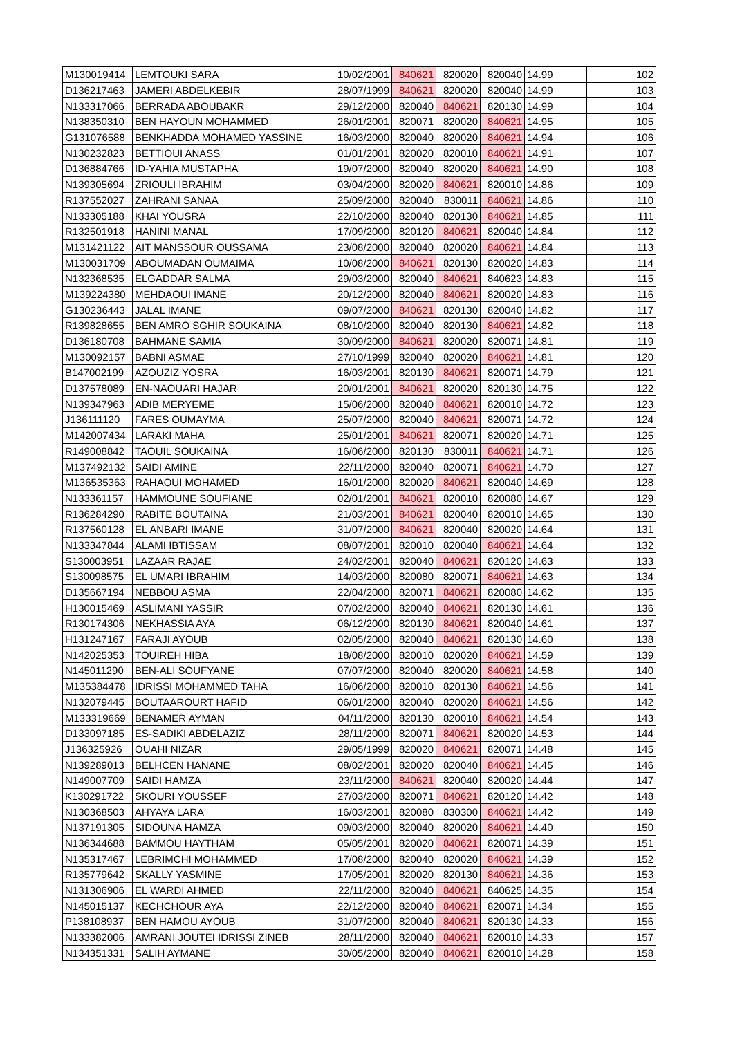| M130019414 | LEMTOUKI SARA | 10/02/2001 | 840621 | 820020 | 820040 | 14.99 | 102 |
| D136217463 | JAMERI ABDELKEBIR | 28/07/1999 | 840621 | 820020 | 820040 | 14.99 | 103 |
| N133317066 | BERRADA ABOUBAKR | 29/12/2000 | 820040 | 840621 | 820130 | 14.99 | 104 |
| N138350310 | BEN HAYOUN MOHAMMED | 26/01/2001 | 820071 | 820020 | 840621 | 14.95 | 105 |
| G131076588 | BENKHADDA MOHAMED YASSINE | 16/03/2000 | 820040 | 820020 | 840621 | 14.94 | 106 |
| N130232823 | BETTIOUI ANASS | 01/01/2001 | 820020 | 820010 | 840621 | 14.91 | 107 |
| D136884766 | ID-YAHIA MUSTAPHA | 19/07/2000 | 820040 | 820020 | 840621 | 14.90 | 108 |
| N139305694 | ZRIOULI IBRAHIM | 03/04/2000 | 820020 | 840621 | 820010 | 14.86 | 109 |
| R137552027 | ZAHRANI SANAA | 25/09/2000 | 820040 | 830011 | 840621 | 14.86 | 110 |
| N133305188 | KHAI YOUSRA | 22/10/2000 | 820040 | 820130 | 840621 | 14.85 | 111 |
| R132501918 | HANINI MANAL | 17/09/2000 | 820120 | 840621 | 820040 | 14.84 | 112 |
| M131421122 | AIT MANSSOUR OUSSAMA | 23/08/2000 | 820040 | 820020 | 840621 | 14.84 | 113 |
| M130031709 | ABOUMADAN OUMAIMA | 10/08/2000 | 840621 | 820130 | 820020 | 14.83 | 114 |
| N132368535 | ELGADDAR SALMA | 29/03/2000 | 820040 | 840621 | 840623 | 14.83 | 115 |
| M139224380 | MEHDAOUI IMANE | 20/12/2000 | 820040 | 840621 | 820020 | 14.83 | 116 |
| G130236443 | JALAL IMANE | 09/07/2000 | 840621 | 820130 | 820040 | 14.82 | 117 |
| R139828655 | BEN AMRO SGHIR SOUKAINA | 08/10/2000 | 820040 | 820130 | 840621 | 14.82 | 118 |
| D136180708 | BAHMANE SAMIA | 30/09/2000 | 840621 | 820020 | 820071 | 14.81 | 119 |
| M130092157 | BABNI ASMAE | 27/10/1999 | 820040 | 820020 | 840621 | 14.81 | 120 |
| B147002199 | AZOUZIZ YOSRA | 16/03/2001 | 820130 | 840621 | 820071 | 14.79 | 121 |
| D137578089 | EN-NAOUARI HAJAR | 20/01/2001 | 840621 | 820020 | 820130 | 14.75 | 122 |
| N139347963 | ADIB MERYEME | 15/06/2000 | 820040 | 840621 | 820010 | 14.72 | 123 |
| J136111120 | FARES OUMAYMA | 25/07/2000 | 820040 | 840621 | 820071 | 14.72 | 124 |
| M142007434 | LARAKI MAHA | 25/01/2001 | 840621 | 820071 | 820020 | 14.71 | 125 |
| R149008842 | TAOUIL SOUKAINA | 16/06/2000 | 820130 | 830011 | 840621 | 14.71 | 126 |
| M137492132 | SAIDI AMINE | 22/11/2000 | 820040 | 820071 | 840621 | 14.70 | 127 |
| M136535363 | RAHAOUI MOHAMED | 16/01/2000 | 820020 | 840621 | 820040 | 14.69 | 128 |
| N133361157 | HAMMOUNE SOUFIANE | 02/01/2001 | 840621 | 820010 | 820080 | 14.67 | 129 |
| R136284290 | RABITE BOUTAINA | 21/03/2001 | 840621 | 820040 | 820010 | 14.65 | 130 |
| R137560128 | EL ANBARI IMANE | 31/07/2000 | 840621 | 820040 | 820020 | 14.64 | 131 |
| N133347844 | ALAMI IBTISSAM | 08/07/2001 | 820010 | 820040 | 840621 | 14.64 | 132 |
| S130003951 | LAZAAR RAJAE | 24/02/2001 | 820040 | 840621 | 820120 | 14.63 | 133 |
| S130098575 | EL UMARI IBRAHIM | 14/03/2000 | 820080 | 820071 | 840621 | 14.63 | 134 |
| D135667194 | NEBBOU ASMA | 22/04/2000 | 820071 | 840621 | 820080 | 14.62 | 135 |
| H130015469 | ASLIMANI YASSIR | 07/02/2000 | 820040 | 840621 | 820130 | 14.61 | 136 |
| R130174306 | NEKHASSIA AYA | 06/12/2000 | 820130 | 840621 | 820040 | 14.61 | 137 |
| H131247167 | FARAJI AYOUB | 02/05/2000 | 820040 | 840621 | 820130 | 14.60 | 138 |
| N142025353 | TOUIREH HIBA | 18/08/2000 | 820010 | 820020 | 840621 | 14.59 | 139 |
| N145011290 | BEN-ALI SOUFYANE | 07/07/2000 | 820040 | 820020 | 840621 | 14.58 | 140 |
| M135384478 | IDRISSI MOHAMMED TAHA | 16/06/2000 | 820010 | 820130 | 840621 | 14.56 | 141 |
| N132079445 | BOUTAAROURT HAFID | 06/01/2000 | 820040 | 820020 | 840621 | 14.56 | 142 |
| M133319669 | BENAMER AYMAN | 04/11/2000 | 820130 | 820010 | 840621 | 14.54 | 143 |
| D133097185 | ES-SADIKI ABDELAZIZ | 28/11/2000 | 820071 | 840621 | 820020 | 14.53 | 144 |
| J136325926 | OUAHI NIZAR | 29/05/1999 | 820020 | 840621 | 820071 | 14.48 | 145 |
| N139289013 | BELHCEN HANANE | 08/02/2001 | 820020 | 820040 | 840621 | 14.45 | 146 |
| N149007709 | SAIDI HAMZA | 23/11/2000 | 840621 | 820040 | 820020 | 14.44 | 147 |
| K130291722 | SKOURI YOUSSEF | 27/03/2000 | 820071 | 840621 | 820120 | 14.42 | 148 |
| N130368503 | AHYAYA LARA | 16/03/2001 | 820080 | 830300 | 840621 | 14.42 | 149 |
| N137191305 | SIDOUNA HAMZA | 09/03/2000 | 820040 | 820020 | 840621 | 14.40 | 150 |
| N136344688 | BAMMOU HAYTHAM | 05/05/2001 | 820020 | 840621 | 820071 | 14.39 | 151 |
| N135317467 | LEBRIMCHI MOHAMMED | 17/08/2000 | 820040 | 820020 | 840621 | 14.39 | 152 |
| R135779642 | SKALLY YASMINE | 17/05/2001 | 820020 | 820130 | 840621 | 14.36 | 153 |
| N131306906 | EL WARDI AHMED | 22/11/2000 | 820040 | 840621 | 840625 | 14.35 | 154 |
| N145015137 | KECHCHOUR AYA | 22/12/2000 | 820040 | 840621 | 820071 | 14.34 | 155 |
| P138108937 | BEN HAMOU AYOUB | 31/07/2000 | 820040 | 840621 | 820130 | 14.33 | 156 |
| N133382006 | AMRANI JOUTEI IDRISSI ZINEB | 28/11/2000 | 820040 | 840621 | 820010 | 14.33 | 157 |
| N134351331 | SALIH AYMANE | 30/05/2000 | 820040 | 840621 | 820010 | 14.28 | 158 |